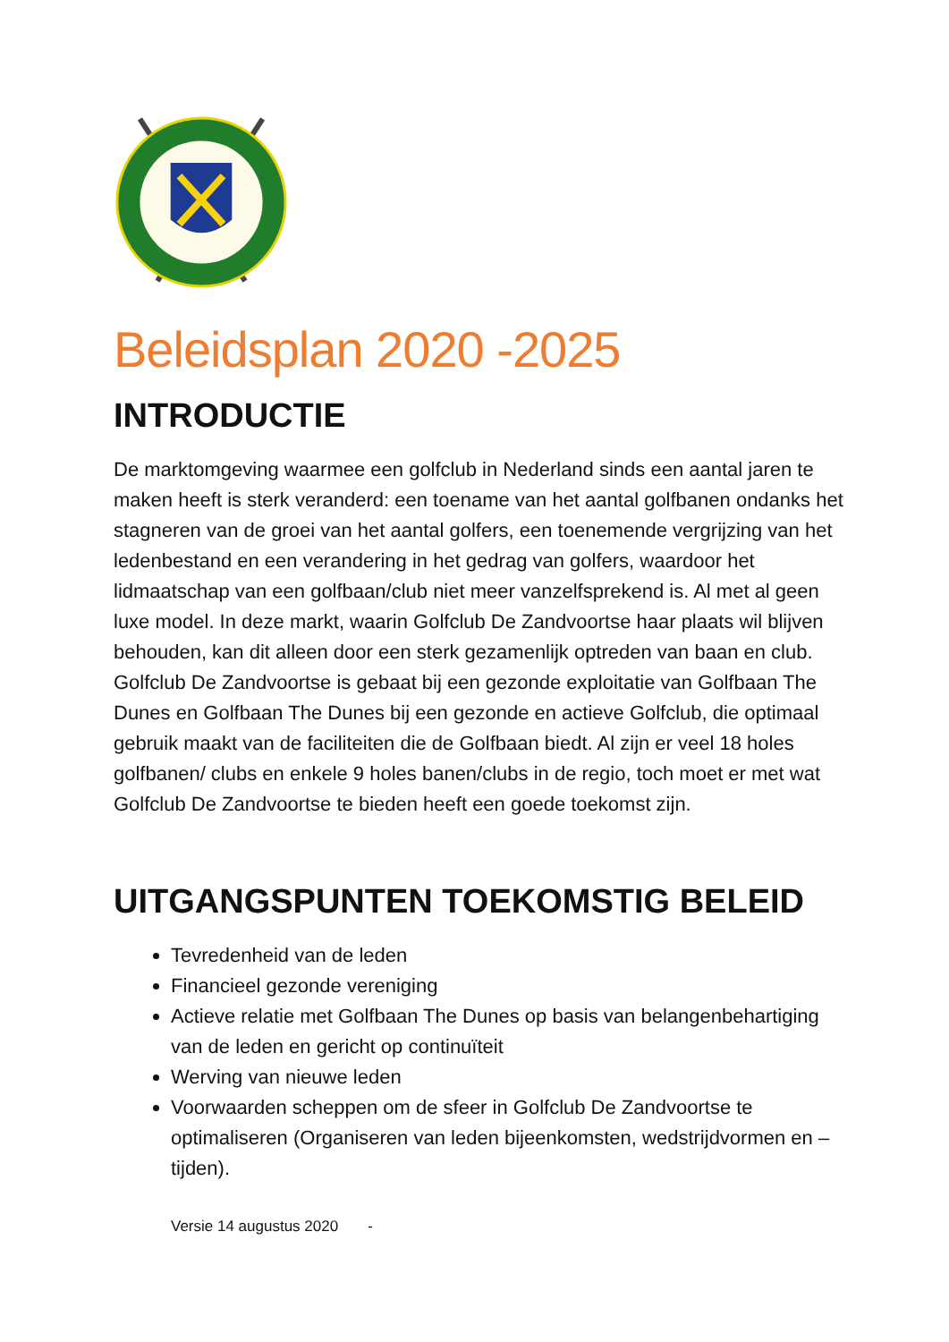Beleidsplan 2020 -2025
INTRODUCTIE
De marktomgeving waarmee een golfclub in Nederland sinds een aantal jaren te maken heeft is sterk veranderd: een toename van het aantal golfbanen ondanks het stagneren van de groei van het aantal golfers, een toenemende vergrijzing van het ledenbestand en een verandering in het gedrag van golfers, waardoor het lidmaatschap van een golfbaan/club niet meer vanzelfsprekend is. Al met al geen luxe model. In deze markt, waarin Golfclub De Zandvoortse haar plaats wil blijven behouden, kan dit alleen door een sterk gezamenlijk optreden van baan en club. Golfclub De Zandvoortse is gebaat bij een gezonde exploitatie van Golfbaan The Dunes en Golfbaan The Dunes bij een gezonde en actieve Golfclub, die optimaal gebruik maakt van de faciliteiten die de Golfbaan biedt. Al zijn er veel 18 holes golfbanen/ clubs en enkele 9 holes banen/clubs in de regio, toch moet er met wat Golfclub De Zandvoortse te bieden heeft een goede toekomst zijn.
UITGANGSPUNTEN TOEKOMSTIG BELEID
Tevredenheid van de leden
Financieel gezonde vereniging
Actieve relatie met Golfbaan The Dunes op basis van belangenbehartiging van de leden en gericht op continuïteit
Werving van nieuwe leden
Voorwaarden scheppen om de sfeer in Golfclub De Zandvoortse te optimaliseren (Organiseren van leden bijeenkomsten, wedstrijdvormen en –tijden).
Versie 14 augustus 2020 -